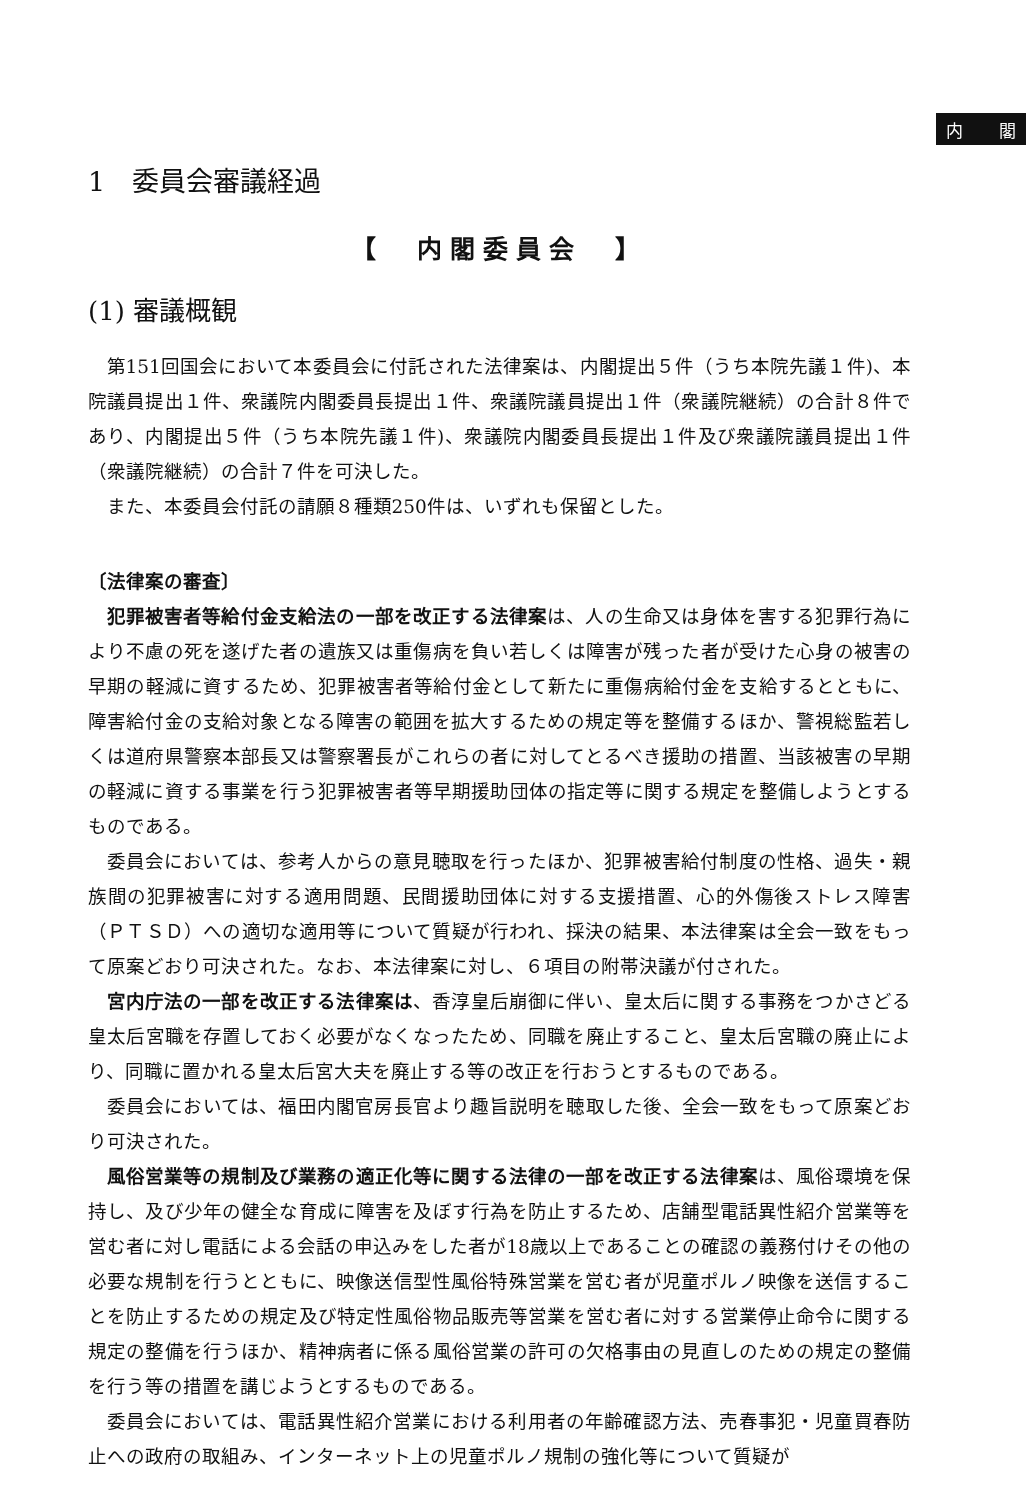内 閣
1　委員会審議経過
【　内閣委員会　】
(1) 審議概観
第151回国会において本委員会に付託された法律案は、内閣提出５件（うち本院先議１件)、本院議員提出１件、衆議院内閣委員長提出１件、衆議院議員提出１件（衆議院継続）の合計８件であり、内閣提出５件（うち本院先議１件)、衆議院内閣委員長提出１件及び衆議院議員提出１件（衆議院継続）の合計７件を可決した。
また、本委員会付託の請願８種類250件は、いずれも保留とした。
〔法律案の審査〕
犯罪被害者等給付金支給法の一部を改正する法律案は、人の生命又は身体を害する犯罪行為により不慮の死を遂げた者の遺族又は重傷病を負い若しくは障害が残った者が受けた心身の被害の早期の軽減に資するため、犯罪被害者等給付金として新たに重傷病給付金を支給するとともに、障害給付金の支給対象となる障害の範囲を拡大するための規定等を整備するほか、警視総監若しくは道府県警察本部長又は警察署長がこれらの者に対してとるべき援助の措置、当該被害の早期の軽減に資する事業を行う犯罪被害者等早期援助団体の指定等に関する規定を整備しようとするものである。
委員会においては、参考人からの意見聴取を行ったほか、犯罪被害給付制度の性格、過失・親族間の犯罪被害に対する適用問題、民間援助団体に対する支援措置、心的外傷後ストレス障害（ＰＴＳＤ）への適切な適用等について質疑が行われ、採決の結果、本法律案は全会一致をもって原案どおり可決された。なお、本法律案に対し、６項目の附帯決議が付された。
宮内庁法の一部を改正する法律案は、香淳皇后崩御に伴い、皇太后に関する事務をつかさどる皇太后宮職を存置しておく必要がなくなったため、同職を廃止すること、皇太后宮職の廃止により、同職に置かれる皇太后宮大夫を廃止する等の改正を行おうとするものである。
委員会においては、福田内閣官房長官より趣旨説明を聴取した後、全会一致をもって原案どおり可決された。
風俗営業等の規制及び業務の適正化等に関する法律の一部を改正する法律案は、風俗環境を保持し、及び少年の健全な育成に障害を及ぼす行為を防止するため、店舗型電話異性紹介営業等を営む者に対し電話による会話の申込みをした者が18歳以上であることの確認の義務付けその他の必要な規制を行うとともに、映像送信型性風俗特殊営業を営む者が児童ポルノ映像を送信することを防止するための規定及び特定性風俗物品販売等営業を営む者に対する営業停止命令に関する規定の整備を行うほか、精神病者に係る風俗営業の許可の欠格事由の見直しのための規定の整備を行う等の措置を講じようとするものである。
委員会においては、電話異性紹介営業における利用者の年齢確認方法、売春事犯・児童買春防止への政府の取組み、インターネット上の児童ポルノ規制の強化等について質疑が